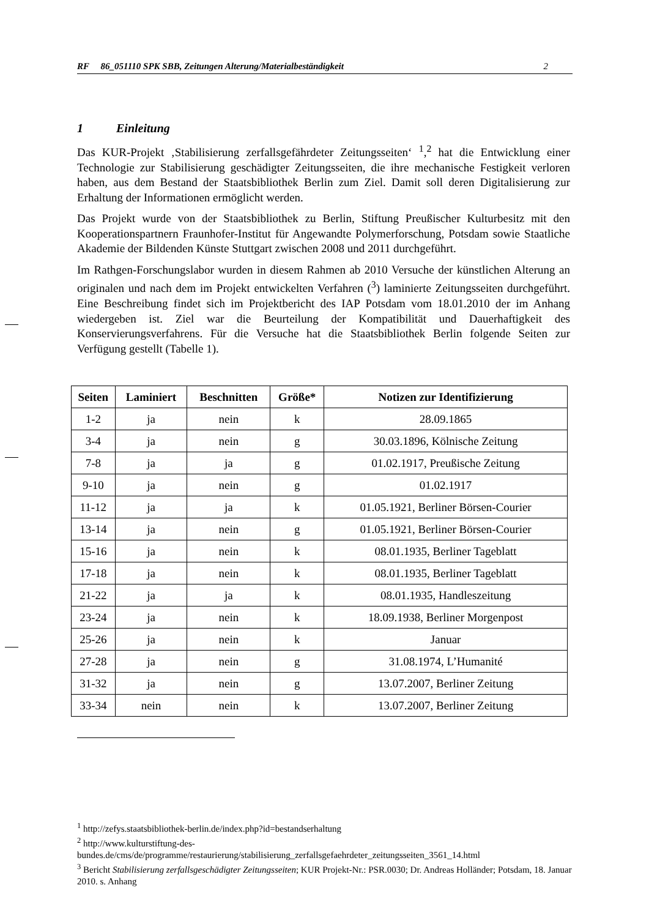RF 86_051110 SPK SBB, Zeitungen Alterung/Materialbeständigkeit 2
1 Einleitung
Das KUR-Projekt ‚Stabilisierung zerfallsgefährdeter Zeitungsseiten‘ <sup>1</sup>,<sup>2</sup> hat die Entwicklung einer Technologie zur Stabilisierung geschädigter Zeitungsseiten, die ihre mechanische Festigkeit verloren haben, aus dem Bestand der Staatsbibliothek Berlin zum Ziel. Damit soll deren Digitalisierung zur Erhaltung der Informationen ermöglicht werden.
Das Projekt wurde von der Staatsbibliothek zu Berlin, Stiftung Preußischer Kulturbesitz mit den Kooperationspartnern Fraunhofer-Institut für Angewandte Polymerforschung, Potsdam sowie Staatliche Akademie der Bildenden Künste Stuttgart zwischen 2008 und 2011 durchgeführt.
Im Rathgen-Forschungslabor wurden in diesem Rahmen ab 2010 Versuche der künstlichen Alterung an originalen und nach dem im Projekt entwickelten Verfahren (<sup>3</sup>) laminierte Zeitungsseiten durchgeführt. Eine Beschreibung findet sich im Projektbericht des IAP Potsdam vom 18.01.2010 der im Anhang wiedergeben ist. Ziel war die Beurteilung der Kompatibilität und Dauerhaftigkeit des Konservierungsverfahrens. Für die Versuche hat die Staatsbibliothek Berlin folgende Seiten zur Verfügung gestellt (Tabelle 1).
| Seiten | Laminiert | Beschnitten | Größe* | Notizen zur Identifizierung |
| --- | --- | --- | --- | --- |
| 1-2 | ja | nein | k | 28.09.1865 |
| 3-4 | ja | nein | g | 30.03.1896, Kölnische Zeitung |
| 7-8 | ja | ja | g | 01.02.1917, Preußische Zeitung |
| 9-10 | ja | nein | g | 01.02.1917 |
| 11-12 | ja | ja | k | 01.05.1921, Berliner Börsen-Courier |
| 13-14 | ja | nein | g | 01.05.1921, Berliner Börsen-Courier |
| 15-16 | ja | nein | k | 08.01.1935, Berliner Tageblatt |
| 17-18 | ja | nein | k | 08.01.1935, Berliner Tageblatt |
| 21-22 | ja | ja | k | 08.01.1935, Handleszeitung |
| 23-24 | ja | nein | k | 18.09.1938, Berliner Morgenpost |
| 25-26 | ja | nein | k | Januar |
| 27-28 | ja | nein | g | 31.08.1974, L’Humanité |
| 31-32 | ja | nein | g | 13.07.2007, Berliner Zeitung |
| 33-34 | nein | nein | k | 13.07.2007, Berliner Zeitung |
<sup>1</sup> http://zefys.staatsbibliothek-berlin.de/index.php?id=bestandserhaltung
<sup>2</sup> http://www.kulturstiftung-des-
bundes.de/cms/de/programme/restaurierung/stabilisierung_zerfallsgefaehrdeter_zeitungsseiten_3561_14.html
<sup>3</sup> Bericht Stabilisierung zerfallsgeschädigter Zeitungsseiten; KUR Projekt-Nr.: PSR.0030; Dr. Andreas Holländer; Potsdam, 18. Januar 2010. s. Anhang